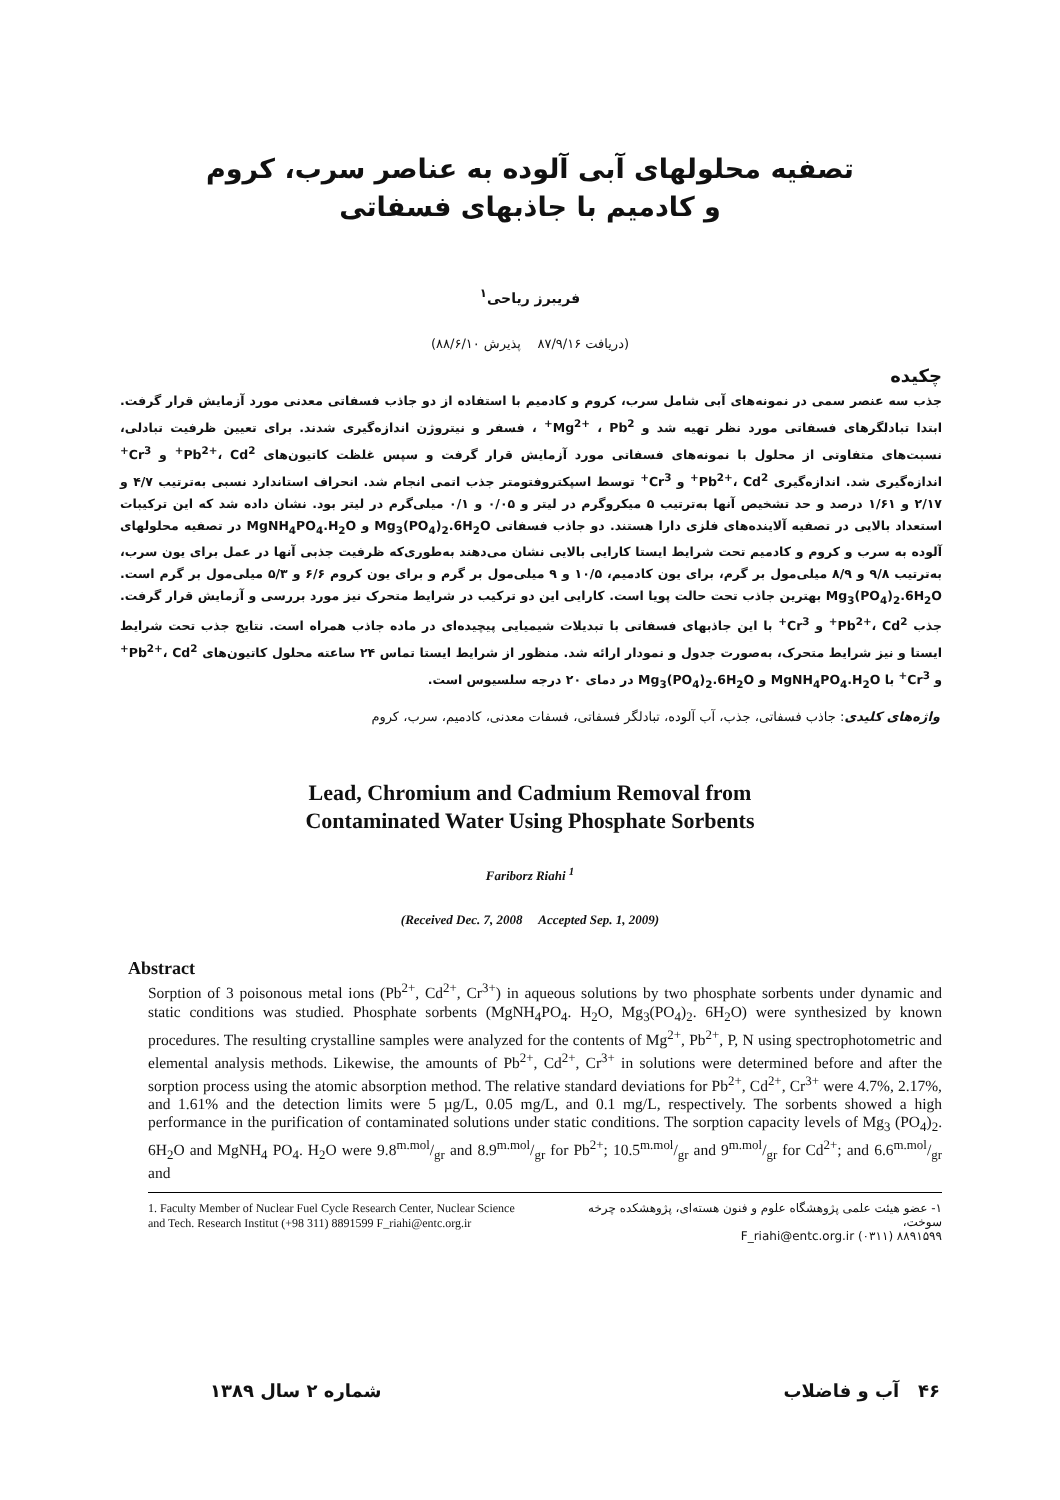تصفیه محلولهای آبی آلوده به عناصر سرب، کروم
و کادمیم با جاذبهای فسفاتی
فریبرز ریاحی<sup>۱</sup>
(دریافت ۸۷/۹/۱۶ پذیرش ۸۸/۶/۱۰)
چکیده
جذب سه عنصر سمی در نمونه‌های آبی شامل سرب، کروم و کادمیم با استفاده از دو جاذب فسفاتی معدنی مورد آزمایش قرار گرفت. ابتدا تبادلگرهای فسفاتی مورد نظر تهیه شد و Mg<sup>2+</sup> ، Pb<sup>2+</sup> ، فسفر و نیتروژن اندازه‌گیری شدند. برای تعیین ظرفیت تبادلی، نسبت‌های متفاوتی از محلول با نمونه‌های فسفاتی مورد آزمایش قرار گرفت و سپس غلظت کاتیون‌های Pb<sup>2+</sup>، Cd<sup>2+</sup> و Cr<sup>3+</sup> اندازه‌گیری شد. اندازه‌گیری Pb<sup>2+</sup>، Cd<sup>2+</sup> و Cr<sup>3+</sup> توسط اسپکتروفتومتر جذب اتمی انجام شد. انحراف استاندارد نسبی به‌ترتیب ۴/۷ و ۲/۱۷ و ۱/۶۱ درصد و حد تشخیص آنها به‌ترتیب ۵ میکروگرم در لیتر و ۰/۰۵ و ۰/۱ میلی‌گرم در لیتر بود. نشان داده شد که این ترکیبات استعداد بالایی در تصفیه آلاینده‌های فلزی دارا هستند. دو جاذب فسفاتی Mg<sub>3</sub>(PO<sub>4</sub>)<sub>2</sub>.6H<sub>2</sub>O و MgNH<sub>4</sub>PO<sub>4</sub>.H<sub>2</sub>O در تصفیه محلولهای آلوده به سرب و کروم و کادمیم تحت شرایط ایستا کارایی بالایی نشان می‌دهند به‌طوری‌که ظرفیت جذبی آنها در عمل برای یون سرب، به‌ترتیب ۹/۸ و ۸/۹ میلی‌مول بر گرم، برای یون کادمیم، ۱۰/۵ و ۹ میلی‌مول بر گرم و برای یون کروم ۶/۶ و ۵/۳ میلی‌مول بر گرم است. Mg<sub>3</sub>(PO<sub>4</sub>)<sub>2</sub>.6H<sub>2</sub>O بهترین جاذب تحت حالت پویا است. کارایی این دو ترکیب در شرایط متحرک نیز مورد بررسی و آزمایش قرار گرفت. جذب Pb<sup>2+</sup>، Cd<sup>2+</sup> و Cr<sup>3+</sup> با این جاذبهای فسفاتی با تبدیلات شیمیایی پیچیده‌ای در ماده جاذب همراه است. نتایج جذب تحت شرایط ایستا و نیز شرایط متحرک، به‌صورت جدول و نمودار ارائه شد. منظور از شرایط ایستا تماس ۲۴ ساعته محلول کاتیون‌های Pb<sup>2+</sup>، Cd<sup>2+</sup> و Cr<sup>3+</sup> با MgNH<sub>4</sub>PO<sub>4</sub>.H<sub>2</sub>O و Mg<sub>3</sub>(PO<sub>4</sub>)<sub>2</sub>.6H<sub>2</sub>O در دمای ۲۰ درجه سلسیوس است.
واژه‌های کلیدی: جاذب فسفاتی، جذب، آب آلوده، تبادلگر فسفاتی، فسفات معدنی، کادمیم، سرب، کروم
Lead, Chromium and Cadmium Removal from
Contaminated Water Using Phosphate Sorbents
Fariborz Riahi <sup>1</sup>
(Received Dec. 7, 2008 Accepted Sep. 1, 2009)
Abstract
Sorption of 3 poisonous metal ions (Pb<sup>2+</sup>, Cd<sup>2+</sup>, Cr<sup>3+</sup>) in aqueous solutions by two phosphate sorbents under dynamic and static conditions was studied. Phosphate sorbents (MgNH<sub>4</sub>PO<sub>4</sub>. H<sub>2</sub>O, Mg<sub>3</sub>(PO<sub>4</sub>)<sub>2</sub>. 6H<sub>2</sub>O) were synthesized by known procedures. The resulting crystalline samples were analyzed for the contents of Mg<sup>2+</sup>, Pb<sup>2+</sup>, P, N using spectrophotometric and elemental analysis methods. Likewise, the amounts of Pb<sup>2+</sup>, Cd<sup>2+</sup>, Cr<sup>3+</sup> in solutions were determined before and after the sorption process using the atomic absorption method. The relative standard deviations for Pb<sup>2+</sup>, Cd<sup>2+</sup>, Cr<sup>3+</sup> were 4.7%, 2.17%, and 1.61% and the detection limits were 5 µg/L, 0.05 mg/L, and 0.1 mg/L, respectively. The sorbents showed a high performance in the purification of contaminated solutions under static conditions. The sorption capacity levels of Mg<sub>3</sub> (PO<sub>4</sub>)<sub>2</sub>. 6H<sub>2</sub>O and MgNH<sub>4</sub> PO<sub>4</sub>. H<sub>2</sub>O were 9.8m.mol/gr and 8.9m.mol/gr for Pb<sup>2+</sup>; 10.5m.mol/gr and 9m.mol/gr for Cd<sup>2+</sup>; and 6.6m.mol/gr and
1. Faculty Member of Nuclear Fuel Cycle Research Center, Nuclear Science and Tech. Research Institut (+98 311) 8891599 F_riahi@entc.org.ir
۱- عضو هیئت علمی پژوهشگاه علوم و فنون هسته‌ای، پژوهشکده چرخه سوخت،
F_riahi@entc.org.ir (۰۳۱۱) ۸۸۹۱۵۹۹
شماره ۲ سال ۱۳۸۹ ۴۶ آب و فاضلاب